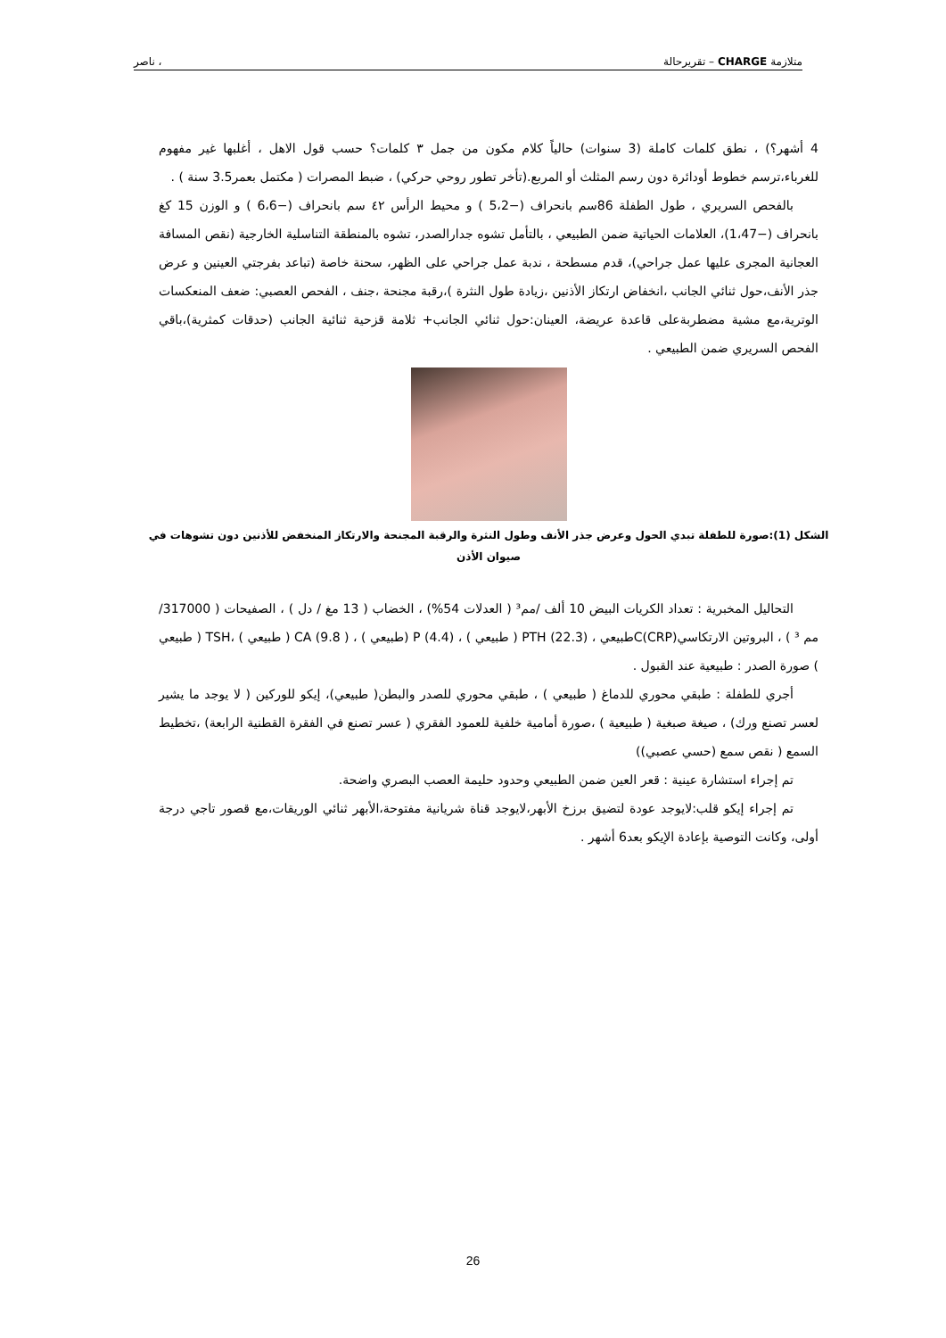متلازمة CHARGE – تقريرحالة ، ناصر
4 أشهر؟) ، نطق كلمات كاملة (3 سنوات) حالياً كلام مكون من جمل ٣ كلمات؟ حسب قول الاهل ، أغلبها غير مفهوم للغرباء،ترسم خطوط أودائرة دون رسم المثلث أو المربع.(تأخر تطور روحي حركي) ، ضبط المصرات ( مكتمل بعمر3.5 سنة ) .
بالفحص السريري ، طول الطفلة 86سم بانحراف (−5،2 ) و محيط الرأس ٤٢ سم بانحراف (−6،6 ) و الوزن 15 كغ بانحراف (−1،47)، العلامات الحياتية ضمن الطبيعي ، بالتأمل تشوه جدارالصدر، تشوه بالمنطقة التناسلية الخارجية (نقص المسافة العجانية المجرى عليها عمل جراحي)، قدم مسطحة ، ندبة عمل جراحي على الظهر، سحنة خاصة (تباعد بفرجتي العينين و عرض جذر الأنف،حول ثنائي الجانب ،انخفاض ارتكاز الأذنين ،زيادة طول النثرة )،رقبة مجنحة ،جنف ، الفحص العصبي: ضعف المنعكسات الوترية،مع مشية مضطربةعلى قاعدة عريضة، العينان:حول ثنائي الجانب+ ثلامة قزحية ثنائية الجانب (حدقات كمثرية)،باقي الفحص السريري ضمن الطبيعي .
الشكل (1):صورة للطفلة تبدي الحول وعرض جذر الأنف وطول النثرة والرقبة المجنحة والارتكاز المنخفض للأذنين دون تشوهات في صيوان الأذن
التحاليل المخبرية : تعداد الكريات البيض 10 ألف /مم³ ( العدلات 54%) ، الخضاب ( 13 مغ / دل ) ، الصفيحات ( 317000/ مم ³ ) ، البروتين الارتكاسيC(CRP)طبيعي ، PTH (22.3) ( طبيعي ) ، P (4.4) (طبيعي ) ، CA (9.8 ) ( طبيعي ) ،TSH ( طبيعي ) صورة الصدر : طبيعية عند القبول .
أجري للطفلة : طبقي محوري للدماغ ( طبيعي ) ، طبقي محوري للصدر والبطن( طبيعي)، إيكو للوركين ( لا يوجد ما يشير لعسر تصنع ورك) ، صيغة صبغية ( طبيعية ) ،صورة أمامية خلفية للعمود الفقري ( عسر تصنع في الفقرة القطنية الرابعة) ،تخطيط السمع ( نقص سمع (حسي عصبي))
تم إجراء استشارة عينية : قعر العين ضمن الطبيعي وحدود حليمة العصب البصري واضحة.
تم إجراء إيكو قلب:لايوجد عودة لتضيق برزخ الأبهر،لايوجد قناة شريانية مفتوحة،الأبهر ثنائي الوريقات،مع قصور تاجي درجة أولى، وكانت التوصية بإعادة الإيكو بعد6 أشهر .
26